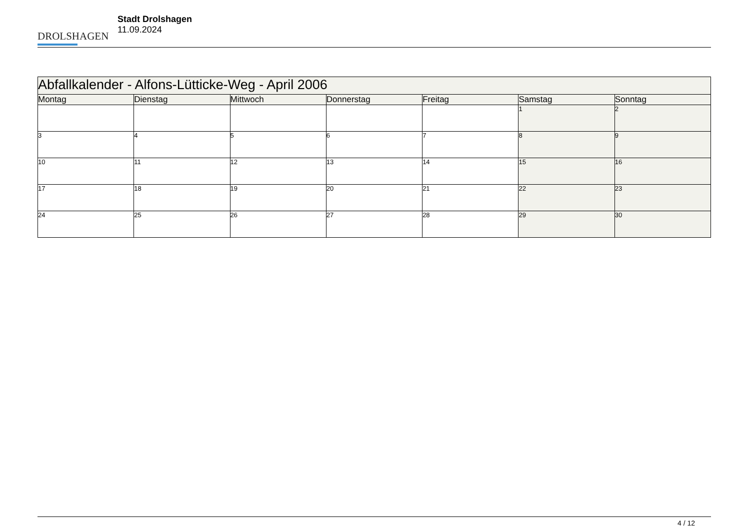DROLSHAGEN
Stadt Drolshagen
11.09.2024
| Abfallkalender - Alfons-Lütticke-Weg - April 2006 | | | | | | |
| --- | --- | --- | --- | --- | --- | --- |
| Montag | Dienstag | Mittwoch | Donnerstag | Freitag | Samstag | Sonntag |
| | | | | | 1 | 2 |
| 3 | 4 | 5 | 6 | 7 | 8 | 9 |
| 10 | 11 | 12 | 13 | 14 | 15 | 16 |
| 17 | 18 | 19 | 20 | 21 | 22 | 23 |
| 24 | 25 | 26 | 27 | 28 | 29 | 30 |
4 / 12